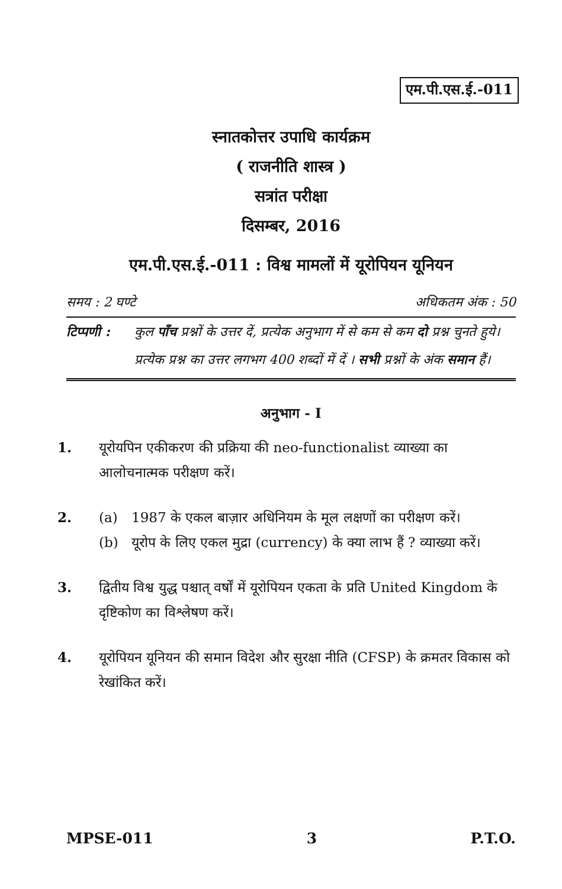एम.पी.एस.ई.-011
स्नातकोत्तर उपाधि कार्यक्रम
( राजनीति शास्त्र )
सत्रांत परीक्षा
दिसम्बर, 2016
एम.पी.एस.ई.-011 : विश्व मामलों में यूरोपियन यूनियन
समय : 2 घण्टे अधिकतम अंक : 50
टिप्पणी :
कुल पाँच प्रश्नों के उत्तर दें, प्रत्येक अनुभाग में से कम से कम दो प्रश्न चुनते हुये। प्रत्येक प्रश्न का उत्तर लगभग 400 शब्दों में दें । सभी प्रश्नों के अंक समान हैं।
अनुभाग - I
1. यूरोयपिन एकीकरण की प्रक्रिया की neo-functionalist व्याख्या का आलोचनात्मक परीक्षण करें।
2. (a) 1987 के एकल बाज़ार अधिनियम के मूल लक्षणों का परीक्षण करें।
(b) यूरोप के लिए एकल मुद्रा (currency) के क्या लाभ हैं ? व्याख्या करें।
3. द्वितीय विश्व युद्ध पश्चात् वर्षों में यूरोपियन एकता के प्रति United Kingdom के दृष्टिकोण का विश्लेषण करें।
4. यूरोपियन यूनियन की समान विदेश और सुरक्षा नीति (CFSP) के क्रमतर विकास को रेखांकित करें।
MPSE-011 3 P.T.O.